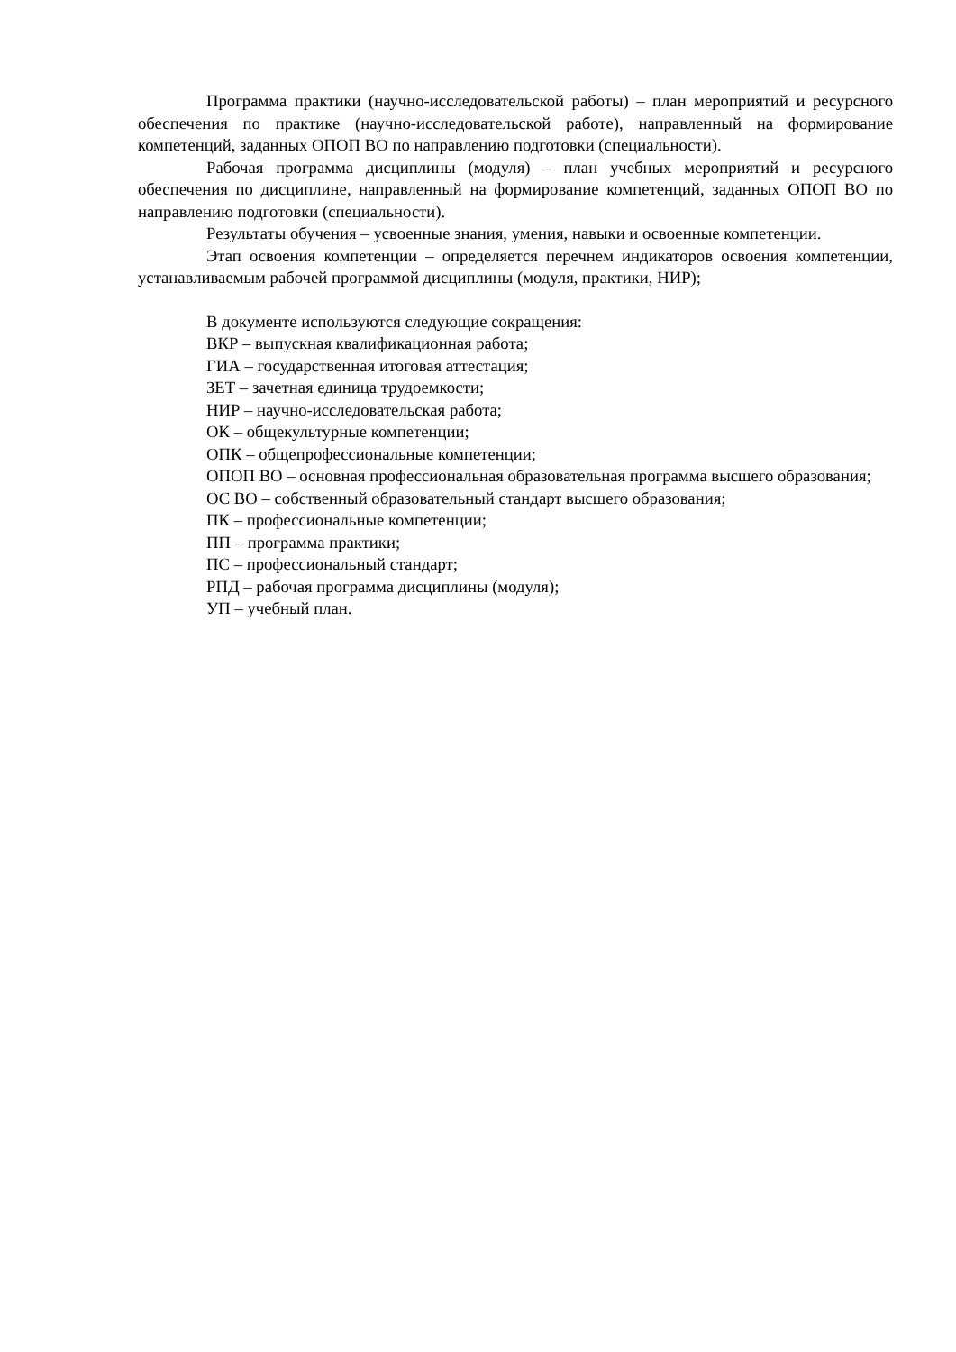Программа практики (научно-исследовательской работы) – план мероприятий и ресурсного обеспечения по практике (научно-исследовательской работе), направленный на формирование компетенций, заданных ОПОП ВО по направлению подготовки (специальности).
Рабочая программа дисциплины (модуля) – план учебных мероприятий и ресурсного обеспечения по дисциплине, направленный на формирование компетенций, заданных ОПОП ВО по направлению подготовки (специальности).
Результаты обучения – усвоенные знания, умения, навыки и освоенные компетенции.
Этап освоения компетенции – определяется перечнем индикаторов освоения компетенции, устанавливаемым рабочей программой дисциплины (модуля, практики, НИР);
В документе используются следующие сокращения:
ВКР – выпускная квалификационная работа;
ГИА – государственная итоговая аттестация;
ЗЕТ – зачетная единица трудоемкости;
НИР – научно-исследовательская работа;
ОК – общекультурные компетенции;
ОПК – общепрофессиональные компетенции;
ОПОП ВО – основная профессиональная образовательная программа высшего образования;
ОС ВО – собственный образовательный стандарт высшего образования;
ПК – профессиональные компетенции;
ПП – программа практики;
ПС – профессиональный стандарт;
РПД – рабочая программа дисциплины (модуля);
УП – учебный план.